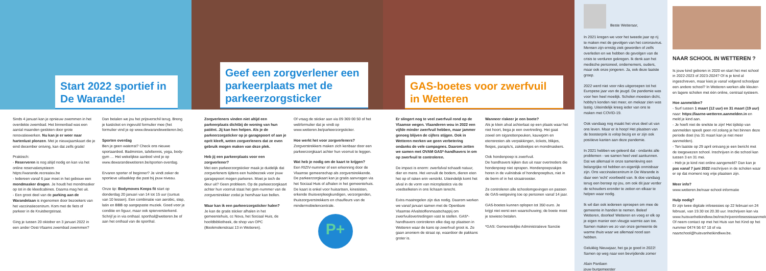Start 2022 sportief in De Warande!
Sinds 4 januari kan je opnieuw zwemmen in het overdekte zwembad. Het binnenbad was een aantal maanden gesloten door grote renovatiewerken. Nu kan je er weer naar hartenlust plonzen. Met je nieuwjaarskaart die je eind december ontving, kan dat zelfs gratis!
Praktisch:
- Reserveren is nog altijd nodig en kan via het online reservatiesysteem https://warande.recreatex.be
- Iedereen vanaf 6 jaar moet in het gebouw een mondmasker dragen. Je houdt het mondmasker op tot in de kleedcabines. Daarna mag het uit.
- Een groot deel van de parking aan de Warandelaan is ingenomen door bezoekers van het vaccinatiecentrum. Kom met de fiets of parkeer in de Kruisbergstraat.
Ging je tussen 20 oktober en 3 januari 2022 in een ander Oost-Vlaams zwembad zwemmen?
Dan betalen we jou het prijsverschil terug. Breng je kasticket en ingevuld formulier mee (het formulier vind je op www.dewarandewetteren.be).
Sporten overdag
Ben je geen waterrat? Check ons nieuwe sportaanbod. Badminton, tafeltennis, yoga, body-gym … Het wekelijkse aanbod vind je op www.dewarandewetteren.be/sporten-overdag.
Ervaren sporter of beginner? Je vindt zeker de sportieve uitlaatklep die past bij jouw niveau.
Onze tip: Bodymoves Keeps fit start op donderdag 20 januari van 14 tot 15 uur (cursus van 10 lessen). Een combinatie van aerobic, step, latin en BBB op aangepaste muziek. Goed voor je conditie en figuur, maar ook spierversterkend. Schrijf je in via onthaal. sporthal@wetteren.be of aan het onthaal van de sporthal.
Geef een zorgverlener een parkeerplaats met de parkeerzorgsticker
Zorgverleners vinden niet altijd een parkeerplaats dichtbij de woning van hun patiënt. Jij kan hen helpen. Als je de parkeerzorgsticker op je garagepoort of aan je oprit kleeft, weten zorgverleners dat ze even gebruik mogen maken van deze plek.
Heb jij een parkeerplaats voor een zorgverlener?
Met een parkeerzorgsticker maak je duidelijk dat zorgverleners tijdens een huisbezoek voor jouw garagepoort mogen parkeren. Moet je toch de deur uit? Geen probleem. Op de parkeerzorgkaart achter hun voorruit staat het gsm-nummer van de zorgverstrekker zodat je hem/haar kan bellen.
Waar kan ik een parkeerzorgsticker halen?
Je kan de gratis sticker afhalen in het gemeentehuis, cc Nova, het Sociaal Huis, de hoofdbibliotheek, de shop van OPC (Bookmolenstraat 13 in Wetteren).
Of vraag de sticker aan via 09 369 00 50 of het webformulier dat je vindt op www.wetteren.be/parkeerzorgsticker.
Hoe werkt het voor zorgverleners?
Zorgverstrekkers maken zich kenbaar door een parkeerzorgkaart achter hun voorruit te leggen.
Wat heb je nodig om de kaart te krijgen?
Een RIZIV-nummer of een erkenning door de Vlaamse gemeenschap als zorgverstrekkende. De parkeerzorgkaart kan je gratis aanvragen via het Sociaal Huis of afhalen in het gemeentehuis. De kaart is enkel voor huisartsen, kinesisten, erkende thuisverpleegkundigen, verzorgenden, thuiszorgverstrekkers en chauffeurs van de mindermobielencentrale.
P+
GAS-boetes voor zwerfvuil in Wetteren
Er slingert nog te veel zwerfvuil rond op de Vlaamse wegen. Vlaanderen wou in 2022 een vijfde minder zwerfvuil hebben, maar jammer genoeg blijven de cijfers stijgen. Ook in Wetteren merken we geen verbetering ondanks de vele campagnes. Daarom zetten we samen met OVAM GAS*-handhavers in om op zwerfvuil te controleren.
De impact is enorm: zwerfafval schaadt natuur, dier en mens. Het vervuilt de bodem, dieren eten het op of raken erin verstrikt. Uiteindelijk komt het afval in de vorm van microplastics via de voedselketen in ons lichaam terecht.
Extra maatregelen zijn dus nodig. Daarom werken we vanaf januari samen met de Openbare Vlaamse Afvalstoffenmaatschappij om zwerfvuilovertredingen vast te stellen. GAS*-handhavers controleren elke dag op plaatsen in Wetteren waar de kans op zwerfvuil groot is. Ze gaan anoniem de straat op, waardoor de pakkans groter is.
Wanneer riskeer je een boete?
Als je klein afval achterlaat op een plaats waar het niet hoort, bega je een overtreding. Het gaat zowel om sigarettenpeuken, kauwgom en etensresten als verpakkingen, tickets, blikjes, flesjes, paraplu's, zakdoekjes en mondmaskers.
Ook hondenpoep is zwerfvuil.
De handhavers kijken dus uit naar overtreders die hondenpoep niet oprapen. Hondenpoepzakjes horen in de vuilnisbak of hondenpoepbus, niet in de berm of in het straatrooster.
Ze controleren alle schoolomgevingen en passen de GAS-wetgeving toe op personen vanaf 14 jaar.
GAS-boetes kunnen oplopen tot 350 euro. Je krijgt niet eerst een waarschuwing; de boete moet je sowieso betalen.
*GAS: Gemeentelijke Administratieve Sanctie
Beste Wetteraar,
In 2021 kregen we voor het tweede jaar op rij te maken met de gevolgen van het coronavirus. Mensen zijn ernstig ziek geworden of zelfs overleden en we hebben de gevolgen van de crisis te verduren gekregen. Ik denk aan het medische personeel, ondernemers, ouders, maar ook onze jongeren. Ja, ook deze laatste groep.
2022 werd niet voor niks uitgeroepen tot het Europese jaar van de jeugd. De pandemie was voor hen heel moeilijk. Scholen moesten dicht, hobby's konden niet meer, en mekaar zien was lastig. Uiteindelijk kreeg ieder van ons te maken met COVID-19.
Ook vandaag nog maakt het virus deel uit van ons leven. Maar er is hoop! Het plaatsen van de boosterprik is volop bezig en er zijn ook positieve kanten aan deze pandemie.
In 2021 hebben we geleerd dat - ondanks alle problemen - we samen heel veel aankunnen. Dat we allemaal in onze samenleving een belangrijke rol hebben en eigenlijk onmisbaar zijn. Ons vaccinatiecentrum in De Warande is daar een 'echt' voorbeeld van. Ik doe vandaag terug een beroep op jou, om ook dit jaar verder de schouders eronder te zetten en elkaar te helpen waar nodig.
Ik wil dan ook iedereen oproepen om mee de gemeente in handen te nemen. Beleef Wetteren, doorleef Wetteren en voeg er elk op je eigen manier een vleugje warmte aan toe. Samen maken we zo van onze gemeente de warme thuis waar we allemaal nood aan hebben.
Gelukkig Nieuwjaar, het ga je goed in 2022! Samen op weg naar een bevrijdende zomer
Alain Pardaen
jouw burgemeester
NAAR SCHOOL IN WETTEREN ?
Is jouw kind geboren in 2020 en start het met school in 2022-2023 of 2023-2024? Of is je kind al ingeschreven, maar kies je vanaf volgend schooljaar een andere school? In Wetteren werken alle kleuter- en lagere scholen met één online, centraal systeem.
Hoe aanmelden?
- Surf tussen 1 maart (12 uur) en 31 maart (19 uur) naar: https://laarne-wetteren.aanmelden.in en meld je kind aan.
- Je hoeft niet de snelste te zijn! Het tijdstip van aanmelden speelt geen rol zolang je het binnen deze periode doet (na 31 maart kan je niet meer aanmelden).
- Ten laatste op 29 april ontvang je een bericht met de toegewezen school. Inschrijven in die school kan tussen 3 en 31 mei.
- Heb je je kind niet online aangemeld? Dan kan je pas vanaf 7 juni 2022 inschrijven in de scholen waar er op dat moment nog vrije plaatsen zijn.
Meer info?
www.wetteren.be/naar-school-informatie
Hulp nodig?
Er zijn twee digitale infosessies op 22 februari en 24 februari, van 19.30 tot 20.30 uur. Inschrijven kan via www.huisvanhetkindlww.be/inschrijveninfosessieaanmelden. Of neem contact op met het Huis van het Kind op het nummer 0474 56 67 18 of via naarschool@huisvanhetkindlww.be.